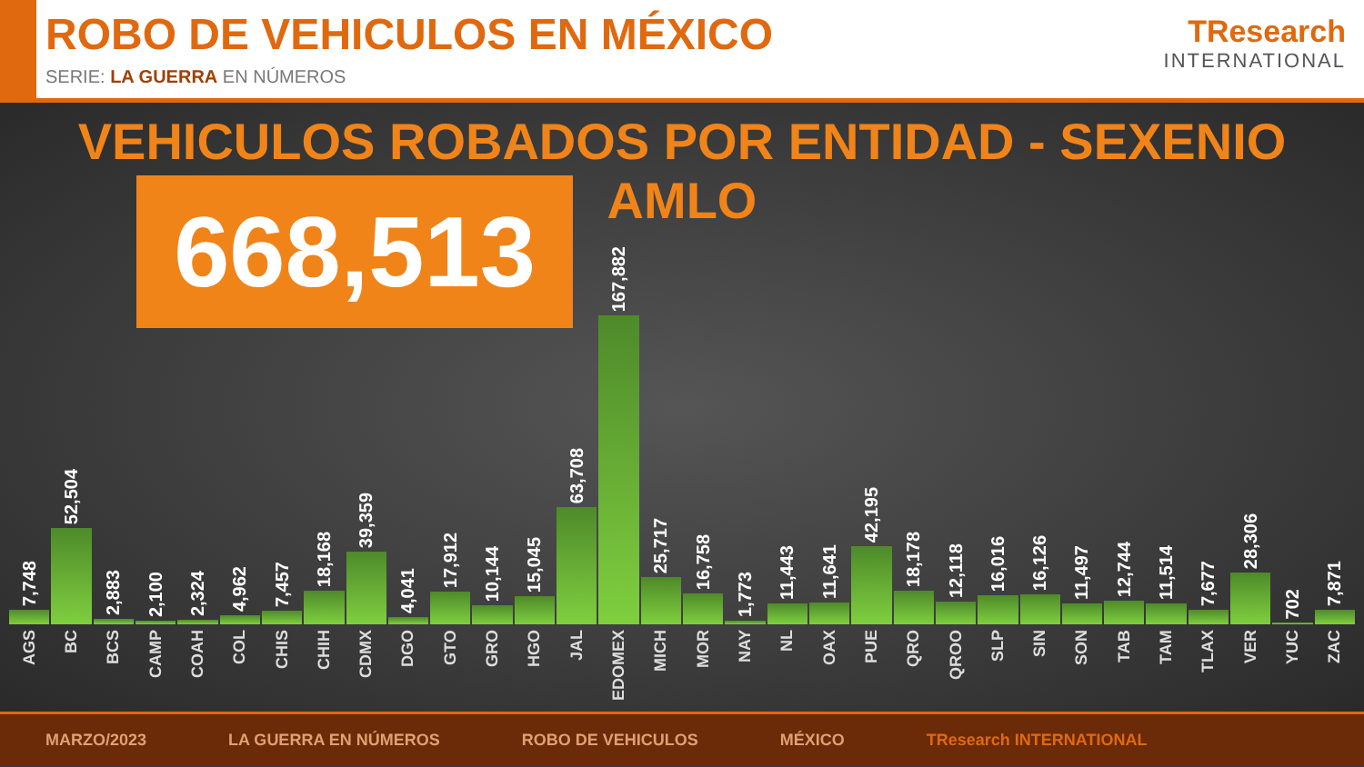ROBO DE VEHICULOS EN MÉXICO
SERIE: LA GUERRA EN NÚMEROS
TResearch
INTERNATIONAL
VEHICULOS ROBADOS POR ENTIDAD - SEXENIO AMLO
668,513
7,748
AGS
52,504
BC
2,883
BCS
2,100
CAMP
2,324
COAH
4,962
COL
7,457
CHIS
18,168
CHIH
39,359
CDMX
4,041
DGO
17,912
GTO
10,144
GRO
15,045
HGO
63,708
JAL
167,882
EDOMEX
25,717
MICH
16,758
MOR
1,773
NAY
11,443
NL
11,641
OAX
42,195
PUE
18,178
QRO
12,118
QROO
16,016
SLP
16,126
SIN
11,497
SON
12,744
TAB
11,514
TAM
7,677
TLAX
28,306
VER
702
YUC
7,871
ZAC
MARZO/2023 LA GUERRA EN NÚMEROS ROBO DE VEHICULOS MÉXICO TResearch INTERNATIONAL